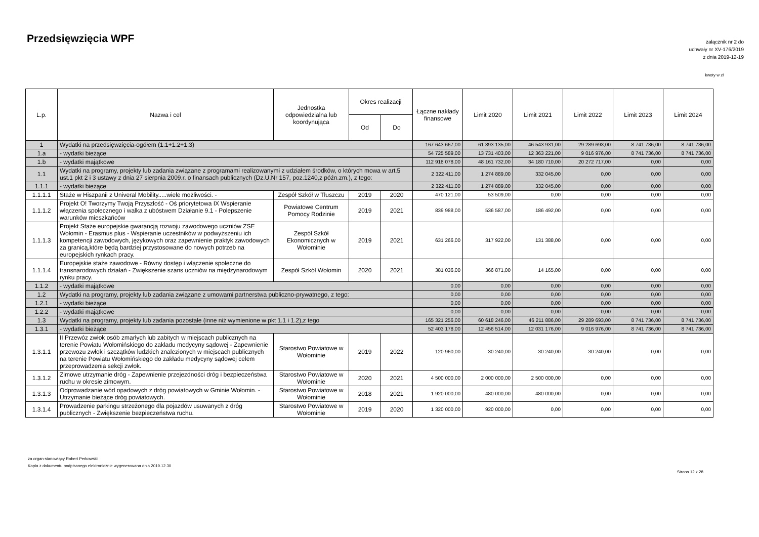Przedsięwzięcia WPF
załącznik nr 2 do
uchwały nr XV-176/2019
z dnia 2019-12-19
kwoty w zł
| L.p. | Nazwa i cel | Jednostka odpowiedzialna lub koordynująca | Okres realizacji | | Łączne nakłady finansowe | Limit 2020 | Limit 2021 | Limit 2022 | Limit 2023 | Limit 2024 |
| --- | --- | --- | --- | --- | --- | --- | --- | --- | --- | --- |
| | | | Od | Do | | | | | | |
| 1 | Wydatki na przedsięwzięcia-ogółem (1.1+1.2+1.3) | | | | 167 643 667,00 | 61 893 135,00 | 46 543 931,00 | 29 289 693,00 | 8 741 736,00 | 8 741 736,00 |
| 1.a | - wydatki bieżące | | | | 54 725 589,00 | 13 731 403,00 | 12 363 221,00 | 9 016 976,00 | 8 741 736,00 | 8 741 736,00 |
| 1.b | - wydatki majątkowe | | | | 112 918 078,00 | 48 161 732,00 | 34 180 710,00 | 20 272 717,00 | 0,00 | 0,00 |
| 1.1 | Wydatki na programy, projekty lub zadania związane z programami realizowanymi z udziałem środków, o których mowa w art.5 ust.1 pkt 2 i 3 ustawy z dnia 27 sierpnia 2009.r. o finansach publicznych (Dz.U.Nr 157, poz.1240,z późn.zm.), z tego: | | | | 2 322 411,00 | 1 274 889,00 | 332 045,00 | 0,00 | 0,00 | 0,00 |
| 1.1.1 | - wydatki bieżące | | | | 2 322 411,00 | 1 274 889,00 | 332 045,00 | 0,00 | 0,00 | 0,00 |
| 1.1.1.1 | Staże w Hiszpanii z Univeral Mobility.....wiele możliwości. - | Zespół Szkół w Tłuszczu | 2019 | 2020 | 470 121,00 | 53 509,00 | 0,00 | 0,00 | 0,00 | 0,00 |
| 1.1.1.2 | Projekt O! Tworzymy Twoją Przyszłość - Oś priorytetowa IX Wspieranie włączenia społecznego i walka z ubóstwem Działanie 9.1 - Polepszenie warunków mieszkańców | Powiatowe Centrum Pomocy Rodzinie | 2019 | 2021 | 839 988,00 | 536 587,00 | 186 492,00 | 0,00 | 0,00 | 0,00 |
| 1.1.1.3 | Projekt Staże europejskie gwarancją rozwoju zawodowego uczniów ZSE Wołomin - Erasmus plus - Wspieranie uczestników w podwyższeniu ich kompetencji zawodowych, językowych oraz zapewnienie praktyk zawodowych za granicą,które będą bardziej przystosowane do nowych potrzeb na europejskich rynkach pracy. | Zespół Szkół Ekonomicznych w Wołominie | 2019 | 2021 | 631 266,00 | 317 922,00 | 131 388,00 | 0,00 | 0,00 | 0,00 |
| 1.1.1.4 | Europejskie staże zawodowe - Równy dostęp i włączenie społeczne do transnarodowych działań - Zwiększenie szans uczniów na międzynarodowym rynku pracy. | Zespół Szkół Wołomin | 2020 | 2021 | 381 036,00 | 366 871,00 | 14 165,00 | 0,00 | 0,00 | 0,00 |
| 1.1.2 | - wydatki majątkowe | | | | 0,00 | 0,00 | 0,00 | 0,00 | 0,00 | 0,00 |
| 1.2 | Wydatki na programy, projekty lub zadania związane z umowami partnerstwa publiczno-prywatnego, z tego: | | | | 0,00 | 0,00 | 0,00 | 0,00 | 0,00 | 0,00 |
| 1.2.1 | - wydatki bieżące | | | | 0,00 | 0,00 | 0,00 | 0,00 | 0,00 | 0,00 |
| 1.2.2 | - wydatki majątkowe | | | | 0,00 | 0,00 | 0,00 | 0,00 | 0,00 | 0,00 |
| 1.3 | Wydatki na programy, projekty lub zadania pozostałe (inne niż wymienione w pkt 1.1 i 1.2),z tego | | | | 165 321 256,00 | 60 618 246,00 | 46 211 886,00 | 29 289 693,00 | 8 741 736,00 | 8 741 736,00 |
| 1.3.1 | - wydatki bieżące | | | | 52 403 178,00 | 12 456 514,00 | 12 031 176,00 | 9 016 976,00 | 8 741 736,00 | 8 741 736,00 |
| 1.3.1.1 | II Przewóz zwłok osób zmarłych lub zabitych w miejscach publicznych na terenie Powiatu Wołomińskiego do zakladu medycyny sądowej - Zapewnienie przewozu zwłok i szczątków ludzkich znalezionych w miejscach publicznych na terenie Powiatu Wołomińskiego do zakładu medycyny sądowej celem przeprowadzenia sekcji zwłok. | Starostwo Powiatowe w Wołominie | 2019 | 2022 | 120 960,00 | 30 240,00 | 30 240,00 | 30 240,00 | 0,00 | 0,00 |
| 1.3.1.2 | Zimowe utrzymanie dróg - Zapewnienie przejezdności dróg i bezpieczeństwa ruchu w okresie zimowym. | Starostwo Powiatowe w Wołominie | 2020 | 2021 | 4 500 000,00 | 2 000 000,00 | 2 500 000,00 | 0,00 | 0,00 | 0,00 |
| 1.3.1.3 | Odprowadzanie wód opadowych z dróg powiatowych w Gminie Wołomin. - Utrzymanie bieżące dróg powiatowych. | Starostwo Powiatowe w Wołominie | 2018 | 2021 | 1 920 000,00 | 480 000,00 | 480 000,00 | 0,00 | 0,00 | 0,00 |
| 1.3.1.4 | Prowadzenie parkingu strzeżonego dla pojazdów usuwanych z dróg publicznych - Zwiększenie bezpieczeństwa ruchu. | Starostwo Powiatowe w Wołominie | 2019 | 2020 | 1 320 000,00 | 920 000,00 | 0,00 | 0,00 | 0,00 | 0,00 |
za organ stanowiący Robert Perkowski
Kopia z dokumentu podpisanego elektronicznie wygenerowana dnia 2019.12.30
Strona 12 z 28